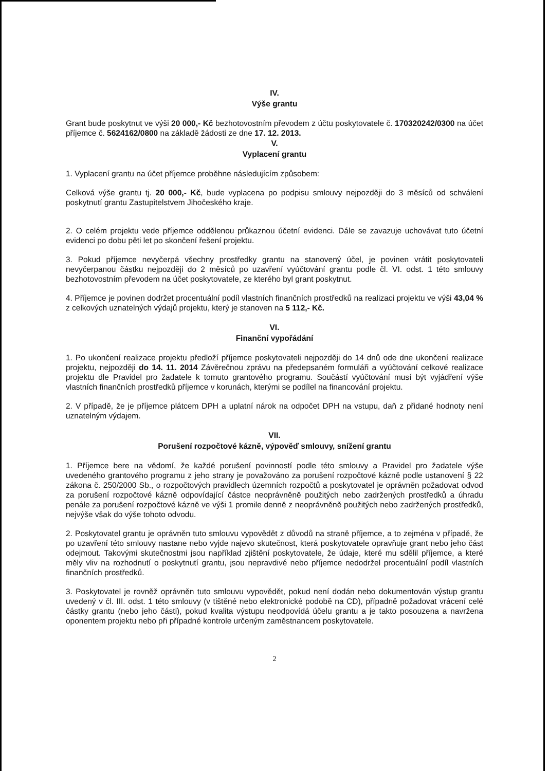IV.
Výše grantu
Grant bude poskytnut ve výši 20 000,- Kč bezhotovostním převodem z účtu poskytovatele č. 170320242/0300 na účet příjemce č. 5624162/0800 na základě žádosti ze dne 17. 12. 2013.
V.
Vyplacení grantu
1. Vyplacení grantu na účet příjemce proběhne následujícím způsobem:
Celková výše grantu tj. 20 000,- Kč, bude vyplacena po podpisu smlouvy nejpozději do 3 měsíců od schválení poskytnutí grantu Zastupitelstvem Jihočeského kraje.
2. O celém projektu vede příjemce oddělenou průkaznou účetní evidenci. Dále se zavazuje uchovávat tuto účetní evidenci po dobu pěti let po skončení řešení projektu.
3. Pokud příjemce nevyčerpá všechny prostředky grantu na stanovený účel, je povinen vrátit poskytovateli nevyčerpanou částku nejpozději do 2 měsíců po uzavření vyúčtování grantu podle čl. VI. odst. 1 této smlouvy bezhotovostním převodem na účet poskytovatele, ze kterého byl grant poskytnut.
4. Příjemce je povinen dodržet procentuální podíl vlastních finančních prostředků na realizaci projektu ve výši 43,04 % z celkových uznatelných výdajů projektu, který je stanoven na 5 112,- Kč.
VI.
Finanční vypořádání
1. Po ukončení realizace projektu předloží příjemce poskytovateli nejpozději do 14 dnů ode dne ukončení realizace projektu, nejpozději do 14. 11. 2014 Závěrečnou zprávu na předepsaném formuláři a vyúčtování celkové realizace projektu dle Pravidel pro žadatele k tomuto grantového programu. Součástí vyúčtování musí být vyjádření výše vlastních finančních prostředků příjemce v korunách, kterými se podílel na financování projektu.
2. V případě, že je příjemce plátcem DPH a uplatní nárok na odpočet DPH na vstupu, daň z přidané hodnoty není uznatelným výdajem.
VII.
Porušení rozpočtové kázně, výpověď smlouvy, snížení grantu
1. Příjemce bere na vědomí, že každé porušení povinností podle této smlouvy a Pravidel pro žadatele výše uvedeného grantového programu z jeho strany je považováno za porušení rozpočtové kázně podle ustanovení § 22 zákona č. 250/2000 Sb., o rozpočtových pravidlech územních rozpočtů a poskytovatel je oprávněn požadovat odvod za porušení rozpočtové kázně odpovídající částce neoprávněně použitých nebo zadržených prostředků a úhradu penále za porušení rozpočtové kázně ve výši 1 promile denně z neoprávněně použitých nebo zadržených prostředků, nejvýše však do výše tohoto odvodu.
2. Poskytovatel grantu je oprávněn tuto smlouvu vypovědět z důvodů na straně příjemce, a to zejména v případě, že po uzavření této smlouvy nastane nebo vyjde najevo skutečnost, která poskytovatele opravňuje grant nebo jeho část odejmout. Takovými skutečnostmi jsou například zjištění poskytovatele, že údaje, které mu sdělil příjemce, a které měly vliv na rozhodnutí o poskytnutí grantu, jsou nepravdivé nebo příjemce nedodržel procentuální podíl vlastních finančních prostředků.
3. Poskytovatel je rovněž oprávněn tuto smlouvu vypovědět, pokud není dodán nebo dokumentován výstup grantu uvedený v čl. III. odst. 1 této smlouvy (v tištěné nebo elektronické podobě na CD), případně požadovat vrácení celé částky grantu (nebo jeho části), pokud kvalita výstupu neodpovídá účelu grantu a je takto posouzena a navržena oponentem projektu nebo při případné kontrole určeným zaměstnancem poskytovatele.
2